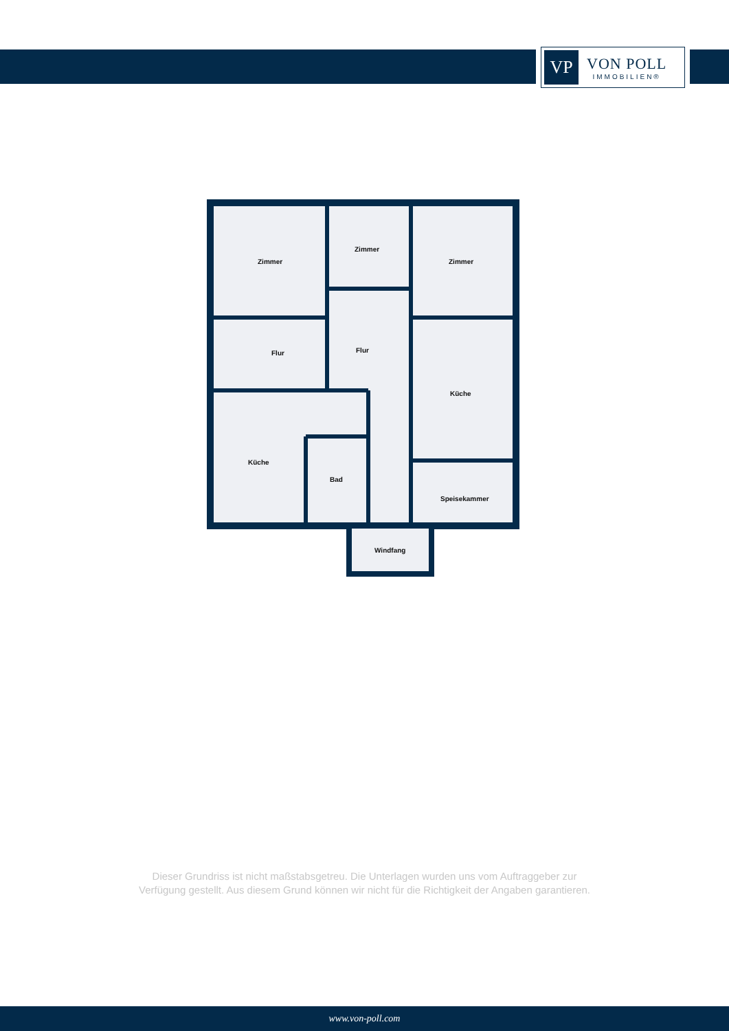VP
VON POLL
IMMOBILIEN®
Zimmer
Zimmer
Zimmer
Flur Flur
Küche
Küche
Bad
Speisekammer
Windfang
Dieser Grundriss ist nicht maßstabsgetreu. Die Unterlagen wurden uns vom Auftraggeber zur Verfügung gestellt. Aus diesem Grund können wir nicht für die Richtigkeit der Angaben garantieren.
www.von-poll.com